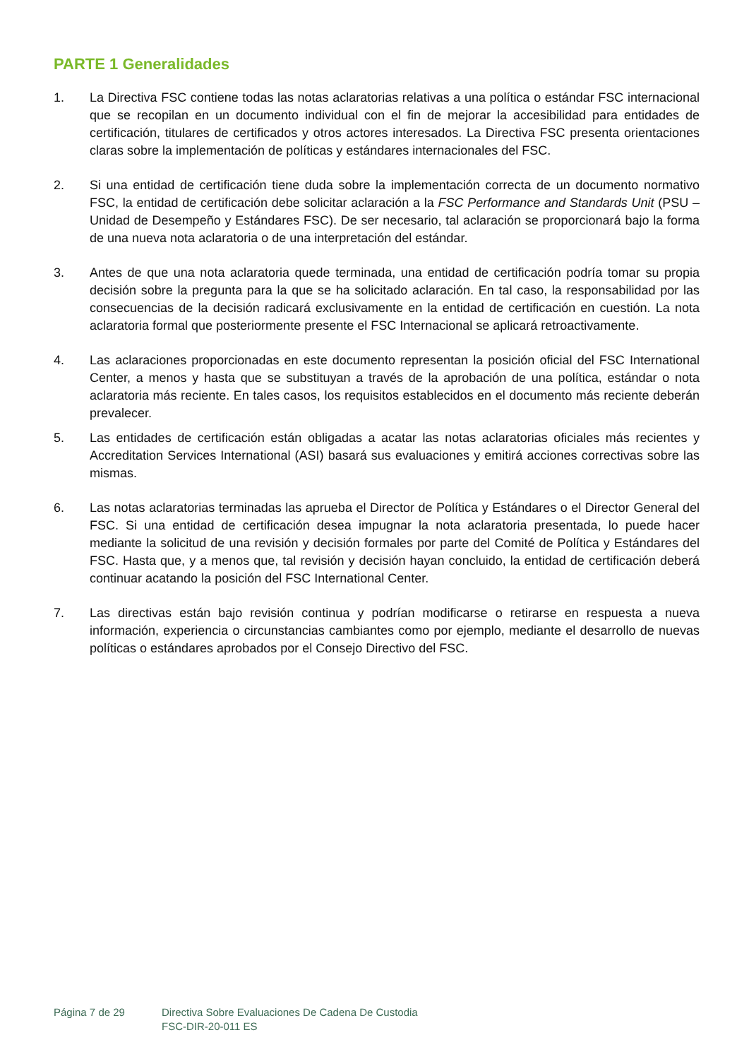PARTE 1 Generalidades
1. La Directiva FSC contiene todas las notas aclaratorias relativas a una política o estándar FSC internacional que se recopilan en un documento individual con el fin de mejorar la accesibilidad para entidades de certificación, titulares de certificados y otros actores interesados. La Directiva FSC presenta orientaciones claras sobre la implementación de políticas y estándares internacionales del FSC.
2. Si una entidad de certificación tiene duda sobre la implementación correcta de un documento normativo FSC, la entidad de certificación debe solicitar aclaración a la FSC Performance and Standards Unit (PSU – Unidad de Desempeño y Estándares FSC). De ser necesario, tal aclaración se proporcionará bajo la forma de una nueva nota aclaratoria o de una interpretación del estándar.
3. Antes de que una nota aclaratoria quede terminada, una entidad de certificación podría tomar su propia decisión sobre la pregunta para la que se ha solicitado aclaración. En tal caso, la responsabilidad por las consecuencias de la decisión radicará exclusivamente en la entidad de certificación en cuestión. La nota aclaratoria formal que posteriormente presente el FSC Internacional se aplicará retroactivamente.
4. Las aclaraciones proporcionadas en este documento representan la posición oficial del FSC International Center, a menos y hasta que se substituyan a través de la aprobación de una política, estándar o nota aclaratoria más reciente. En tales casos, los requisitos establecidos en el documento más reciente deberán prevalecer.
5. Las entidades de certificación están obligadas a acatar las notas aclaratorias oficiales más recientes y Accreditation Services International (ASI) basará sus evaluaciones y emitirá acciones correctivas sobre las mismas.
6. Las notas aclaratorias terminadas las aprueba el Director de Política y Estándares o el Director General del FSC. Si una entidad de certificación desea impugnar la nota aclaratoria presentada, lo puede hacer mediante la solicitud de una revisión y decisión formales por parte del Comité de Política y Estándares del FSC. Hasta que, y a menos que, tal revisión y decisión hayan concluido, la entidad de certificación deberá continuar acatando la posición del FSC International Center.
7. Las directivas están bajo revisión continua y podrían modificarse o retirarse en respuesta a nueva información, experiencia o circunstancias cambiantes como por ejemplo, mediante el desarrollo de nuevas políticas o estándares aprobados por el Consejo Directivo del FSC.
Página 7 de 29 Directiva Sobre Evaluaciones De Cadena De Custodia
FSC-DIR-20-011 ES